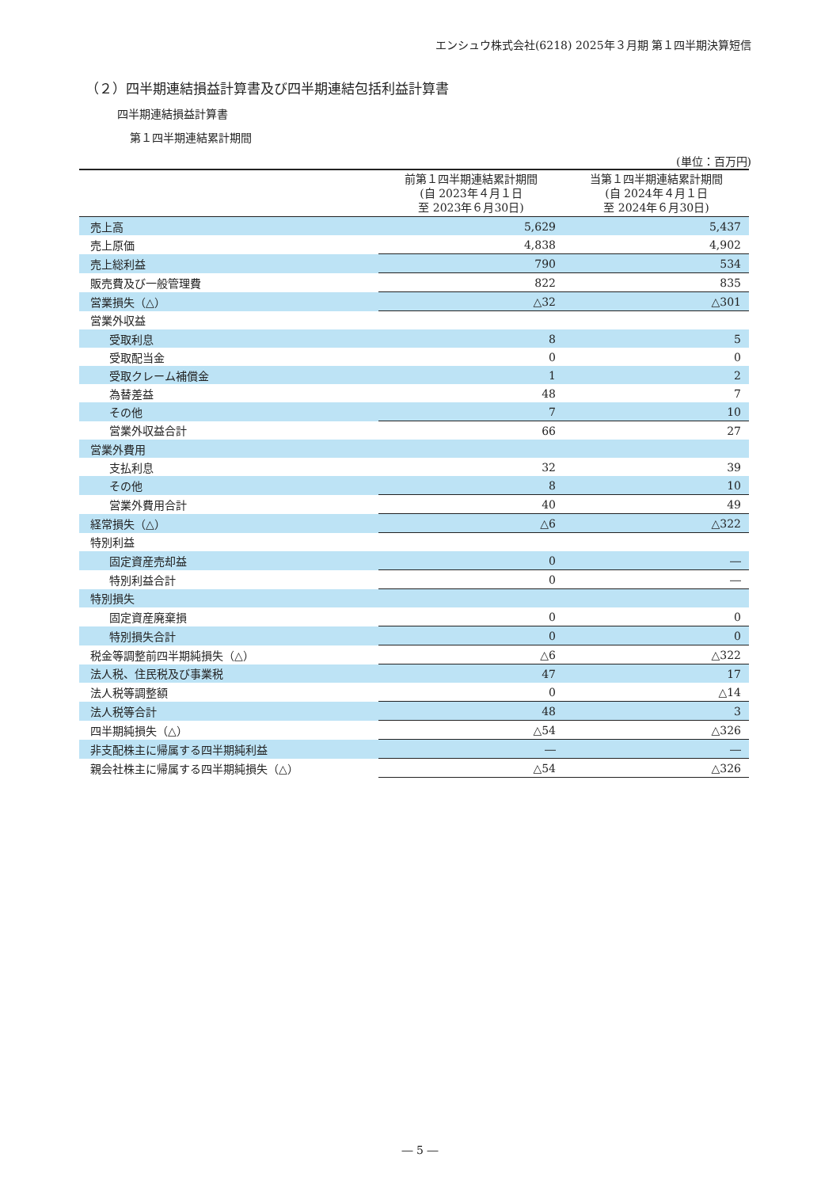エンシュウ株式会社(6218) 2025年３月期 第１四半期決算短信
（２）四半期連結損益計算書及び四半期連結包括利益計算書
四半期連結損益計算書
第１四半期連結累計期間
(単位：百万円)
| | 前第１四半期連結累計期間 (自 2023年４月１日 至 2023年６月30日) | 当第１四半期連結累計期間 (自 2024年４月１日 至 2024年６月30日) |
| --- | --- | --- |
| 売上高 | 5,629 | 5,437 |
| 売上原価 | 4,838 | 4,902 |
| 売上総利益 | 790 | 534 |
| 販売費及び一般管理費 | 822 | 835 |
| 営業損失（△） | △32 | △301 |
| 営業外収益 | | |
| 受取利息 | 8 | 5 |
| 受取配当金 | 0 | 0 |
| 受取クレーム補償金 | 1 | 2 |
| 為替差益 | 48 | 7 |
| その他 | 7 | 10 |
| 営業外収益合計 | 66 | 27 |
| 営業外費用 | | |
| 支払利息 | 32 | 39 |
| その他 | 8 | 10 |
| 営業外費用合計 | 40 | 49 |
| 経常損失（△） | △6 | △322 |
| 特別利益 | | |
| 固定資産売却益 | 0 | ― |
| 特別利益合計 | 0 | ― |
| 特別損失 | | |
| 固定資産廃棄損 | 0 | 0 |
| 特別損失合計 | 0 | 0 |
| 税金等調整前四半期純損失（△） | △6 | △322 |
| 法人税、住民税及び事業税 | 47 | 17 |
| 法人税等調整額 | 0 | △14 |
| 法人税等合計 | 48 | 3 |
| 四半期純損失（△） | △54 | △326 |
| 非支配株主に帰属する四半期純利益 | ― | ― |
| 親会社株主に帰属する四半期純損失（△） | △54 | △326 |
― 5 ―